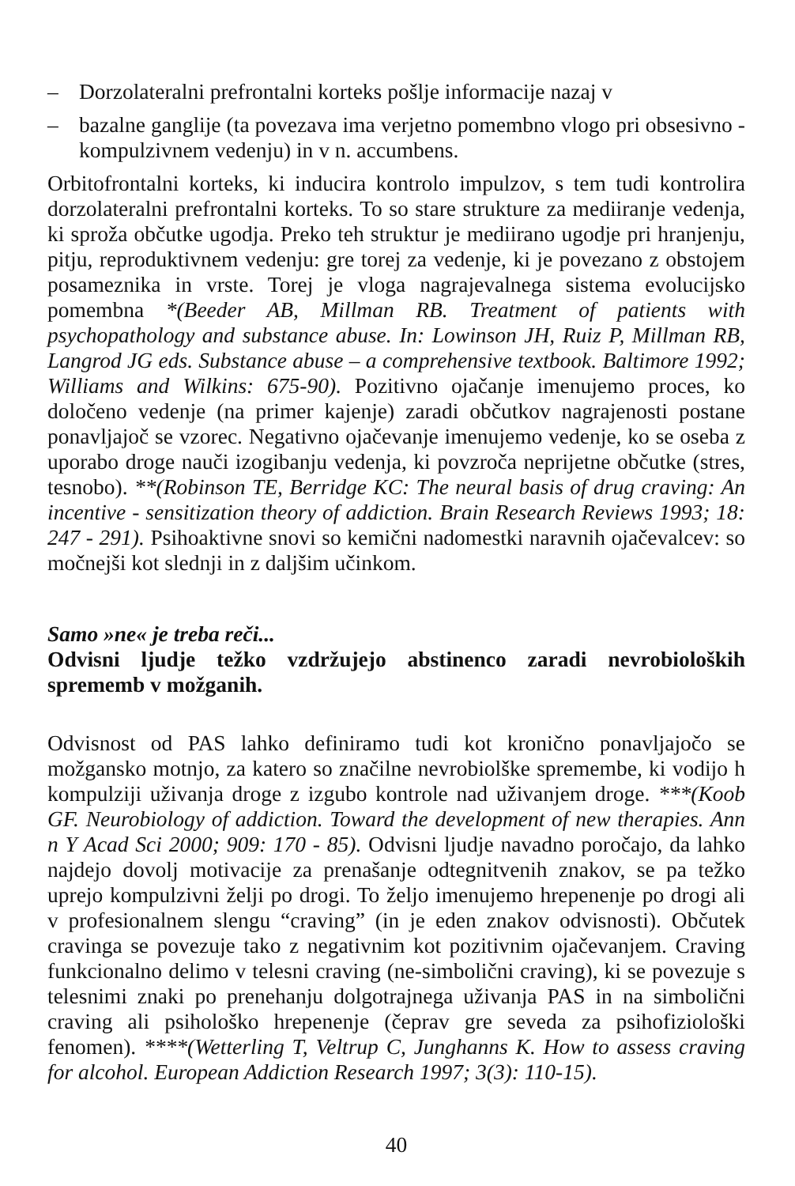– Dorzolateralni prefrontalni korteks pošlje informacije nazaj v
– bazalne ganglije (ta povezava ima verjetno pomembno vlogo pri obsesivno - kompulzivnem vedenju) in v n. accumbens.
Orbitofrontalni korteks, ki inducira kontrolo impulzov, s tem tudi kontrolira dorzolateralni prefrontalni korteks. To so stare strukture za mediiranje vedenja, ki sproža občutke ugodja. Preko teh struktur je mediirano ugodje pri hranjenju, pitju, reproduktivnem vedenju: gre torej za vedenje, ki je povezano z obstojem posameznika in vrste. Torej je vloga nagrajevalnega sistema evolucijsko pomembna *(Beeder AB, Millman RB. Treatment of patients with psychopathology and substance abuse. In: Lowinson JH, Ruiz P, Millman RB, Langrod JG eds. Substance abuse – a comprehensive textbook. Baltimore 1992; Williams and Wilkins: 675-90). Pozitivno ojačanje imenujemo proces, ko določeno vedenje (na primer kajenje) zaradi občutkov nagrajenosti postane ponavljajoč se vzorec. Negativno ojačevanje imenujemo vedenje, ko se oseba z uporabo droge nauči izogibanju vedenja, ki povzroča neprijetne občutke (stres, tesnobo). **(Robinson TE, Berridge KC: The neural basis of drug craving: An incentive - sensitization theory of addiction. Brain Research Reviews 1993; 18: 247 - 291). Psihoaktivne snovi so kemični nadomestki naravnih ojačevalcev: so močnejši kot slednji in z daljšim učinkom.
Samo »ne« je treba reči...
Odvisni ljudje težko vzdržujejo abstinenco zaradi nevrobioloških sprememb v možganih.
Odvisnost od PAS lahko definiramo tudi kot kronično ponavljajočo se možgansko motnjo, za katero so značilne nevrobiolške spremembe, ki vodijo h kompulziji uživanja droge z izgubo kontrole nad uživanjem droge. ***(Koob GF. Neurobiology of addiction. Toward the development of new therapies. Ann n Y Acad Sci 2000; 909: 170 - 85). Odvisni ljudje navadno poročajo, da lahko najdejo dovolj motivacije za prenašanje odtegnitvenih znakov, se pa težko uprejo kompulzivni želji po drogi. To željo imenujemo hrepenenje po drogi ali v profesionalnem slengu “craving” (in je eden znakov odvisnosti). Občutek cravinga se povezuje tako z negativnim kot pozitivnim ojačevanjem. Craving funkcionalno delimo v telesni craving (ne-simbolični craving), ki se povezuje s telesnimi znaki po prenehanju dolgotrajnega uživanja PAS in na simbolični craving ali psihološko hrepenenje (čeprav gre seveda za psihofiziološki fenomen). ****(Wetterling T, Veltrup C, Junghanns K. How to assess craving for alcohol. European Addiction Research 1997; 3(3): 110-15).
40